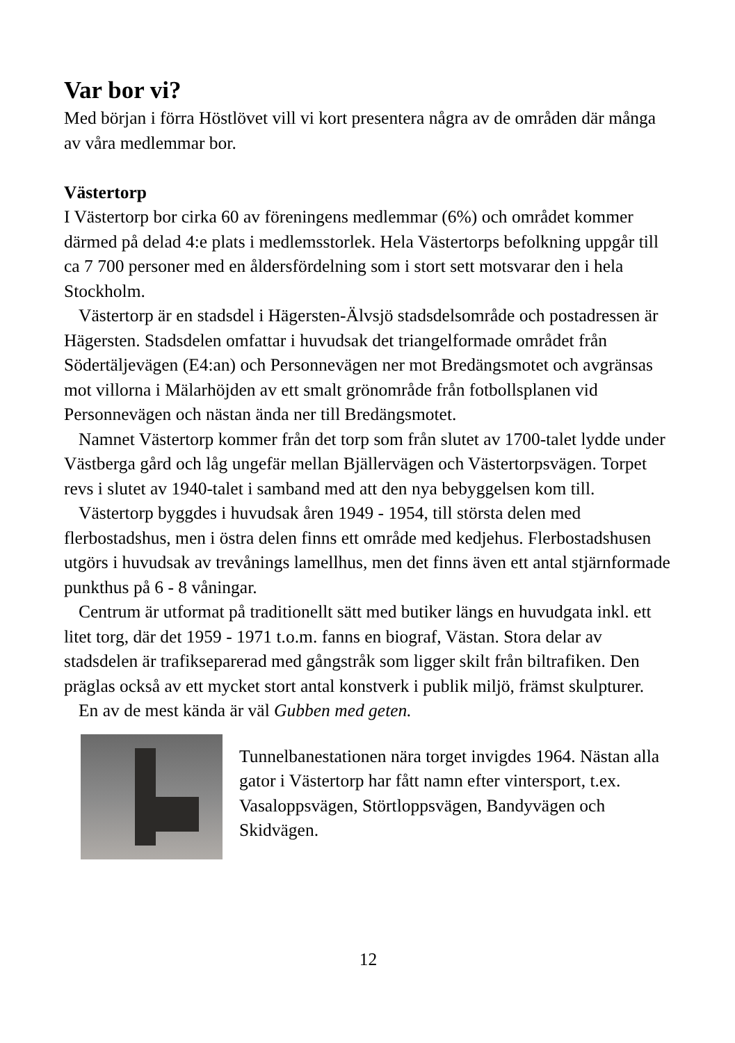Var bor vi?
Med början i förra Höstlövet vill vi kort presentera några av de områden där många av våra medlemmar bor.
Västertorp
I Västertorp bor cirka 60 av föreningens medlemmar (6%) och området kommer därmed på delad 4:e plats i medlemsstorlek. Hela Västertorps befolkning uppgår till ca 7 700 personer med en åldersfördelning som i stort sett motsvarar den i hela Stockholm.
Västertorp är en stadsdel i Hägersten-Älvsjö stadsdelsområde och postadressen är Hägersten. Stadsdelen omfattar i huvudsak det triangelformade området från Södertäljevägen (E4:an) och Personnevägen ner mot Bredängsmotet och avgränsas mot villorna i Mälarhöjden av ett smalt grönområde från fotbollsplanen vid Personnevägen och nästan ända ner till Bredängsmotet.
Namnet Västertorp kommer från det torp som från slutet av 1700-talet lydde under Västberga gård och låg ungefär mellan Bjällervägen och Västertorpsvägen. Torpet revs i slutet av 1940-talet i samband med att den nya bebyggelsen kom till.
Västertorp byggdes i huvudsak åren 1949 - 1954, till största delen med flerbostadshus, men i östra delen finns ett område med kedjehus. Flerbostadshusen utgörs i huvudsak av trevånings lamellhus, men det finns även ett antal stjärnformade punkthus på 6 - 8 våningar.
Centrum är utformat på traditionellt sätt med butiker längs en huvudgata inkl. ett litet torg, där det 1959 - 1971 t.o.m. fanns en biograf, Västan. Stora delar av stadsdelen är trafikseparerad med gångstråk som ligger skilt från biltrafiken. Den präglas också av ett mycket stort antal konstverk i publik miljö, främst skulpturer.
En av de mest kända är väl Gubben med geten.
Tunnelbanestationen nära torget invigdes 1964. Nästan alla gator i Västertorp har fått namn efter vintersport, t.ex. Vasaloppsvägen, Störtloppsvägen, Bandyvägen och Skidvägen.
12